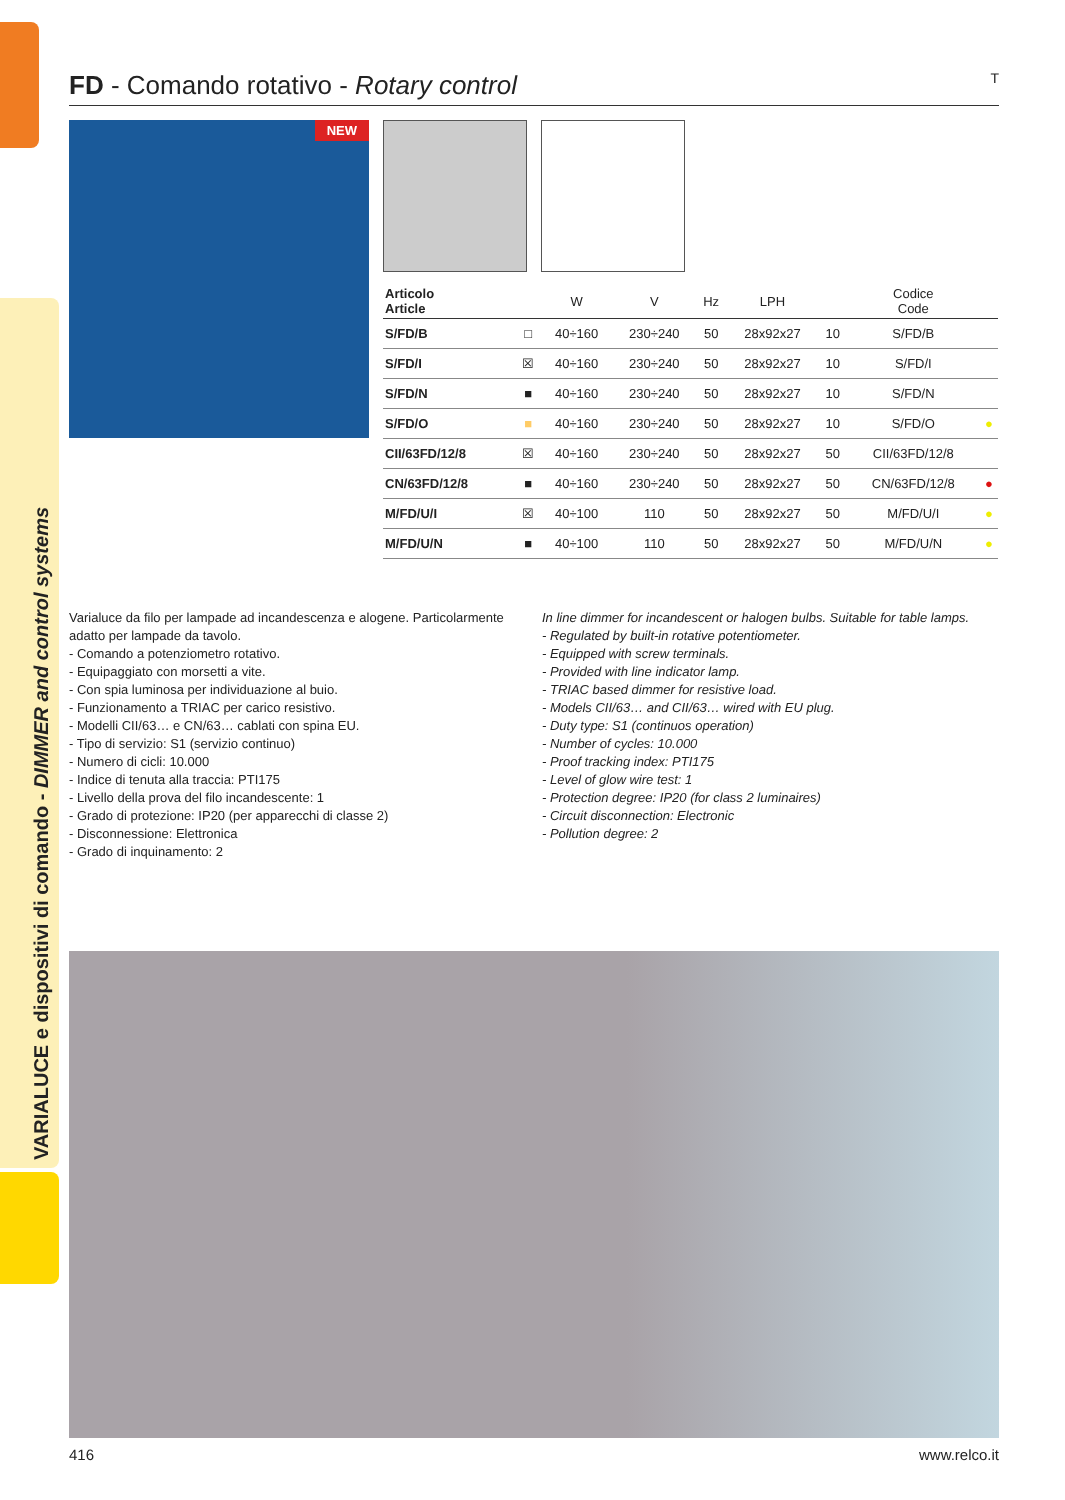VARIALUCE e dispositivi di comando - DIMMER and control systems
FD - Comando rotativo - Rotary control T
NEW
| Articolo Article | | W | V | Hz | LPH | | Codice Code | |
| --- | --- | --- | --- | --- | --- | --- | --- | --- |
| S/FD/B | □ | 40÷160 | 230÷240 | 50 | 28x92x27 | 10 | S/FD/B | |
| S/FD/I | ☒ | 40÷160 | 230÷240 | 50 | 28x92x27 | 10 | S/FD/I | |
| S/FD/N | ■ | 40÷160 | 230÷240 | 50 | 28x92x27 | 10 | S/FD/N | |
| S/FD/O | ■ | 40÷160 | 230÷240 | 50 | 28x92x27 | 10 | S/FD/O | ● |
| CII/63FD/12/8 | ☒ | 40÷160 | 230÷240 | 50 | 28x92x27 | 50 | CII/63FD/12/8 | |
| CN/63FD/12/8 | ■ | 40÷160 | 230÷240 | 50 | 28x92x27 | 50 | CN/63FD/12/8 | ● |
| M/FD/U/I | ☒ | 40÷100 | 110 | 50 | 28x92x27 | 50 | M/FD/U/I | ● |
| M/FD/U/N | ■ | 40÷100 | 110 | 50 | 28x92x27 | 50 | M/FD/U/N | ● |
Varialuce da filo per lampade ad incandescenza e alogene. Particolarmente adatto per lampade da tavolo.
- Comando a potenziometro rotativo.
- Equipaggiato con morsetti a vite.
- Con spia luminosa per individuazione al buio.
- Funzionamento a TRIAC per carico resistivo.
- Modelli CII/63… e CN/63… cablati con spina EU.
- Tipo di servizio: S1 (servizio continuo)
- Numero di cicli: 10.000
- Indice di tenuta alla traccia: PTI175
- Livello della prova del filo incandescente: 1
- Grado di protezione: IP20 (per apparecchi di classe 2)
- Disconnessione: Elettronica
- Grado di inquinamento: 2
In line dimmer for incandescent or halogen bulbs. Suitable for table lamps.
- Regulated by built-in rotative potentiometer.
- Equipped with screw terminals.
- Provided with line indicator lamp.
- TRIAC based dimmer for resistive load.
- Models CII/63… and CII/63… wired with EU plug.
- Duty type: S1 (continuos operation)
- Number of cycles: 10.000
- Proof tracking index: PTI175
- Level of glow wire test: 1
- Protection degree: IP20 (for class 2 luminaires)
- Circuit disconnection: Electronic
- Pollution degree: 2
416 www.relco.it